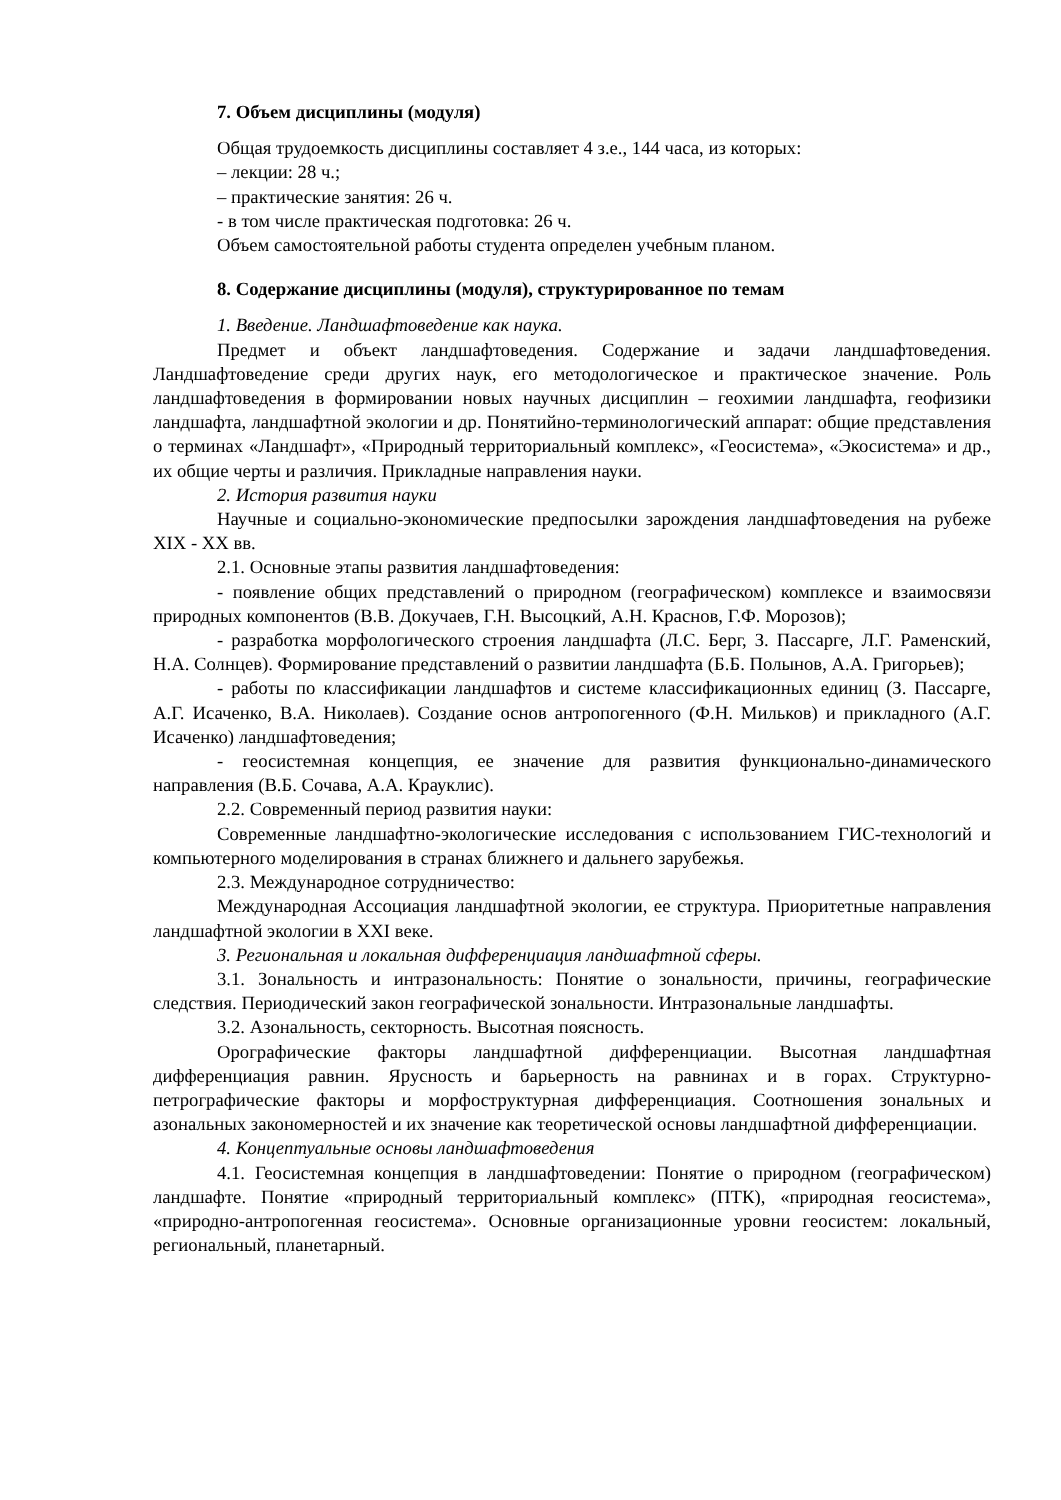7. Объем дисциплины (модуля)
Общая трудоемкость дисциплины составляет 4 з.е., 144 часа, из которых:
– лекции: 28 ч.;
– практические занятия: 26 ч.
- в том числе практическая подготовка: 26 ч.
Объем самостоятельной работы студента определен учебным планом.
8. Содержание дисциплины (модуля), структурированное по темам
1. Введение. Ландшафтоведение как наука.
Предмет и объект ландшафтоведения. Содержание и задачи ландшафтоведения. Ландшафтоведение среди других наук, его методологическое и практическое значение. Роль ландшафтоведения в формировании новых научных дисциплин – геохимии ландшафта, геофизики ландшафта, ландшафтной экологии и др. Понятийно-терминологический аппарат: общие представления о терминах «Ландшафт», «Природный территориальный комплекс», «Геосистема», «Экосистема» и др., их общие черты и различия. Прикладные направления науки.
2. История развития науки
Научные и социально-экономические предпосылки зарождения ландшафтоведения на рубеже XIX - XX вв.
2.1. Основные этапы развития ландшафтоведения:
- появление общих представлений о природном (географическом) комплексе и взаимосвязи природных компонентов (В.В. Докучаев, Г.Н. Высоцкий, А.Н. Краснов, Г.Ф. Морозов);
- разработка морфологического строения ландшафта (Л.С. Берг, З. Пассарге, Л.Г. Раменский, Н.А. Солнцев). Формирование представлений о развитии ландшафта (Б.Б. Полынов, А.А. Григорьев);
- работы по классификации ландшафтов и системе классификационных единиц (З. Пассарге, А.Г. Исаченко, В.А. Николаев). Создание основ антропогенного (Ф.Н. Мильков) и прикладного (А.Г. Исаченко) ландшафтоведения;
- геосистемная концепция, ее значение для развития функционально-динамического направления (В.Б. Сочава, А.А. Крауклис).
2.2. Современный период развития науки:
Современные ландшафтно-экологические исследования с использованием ГИС-технологий и компьютерного моделирования в странах ближнего и дальнего зарубежья.
2.3. Международное сотрудничество:
Международная Ассоциация ландшафтной экологии, ее структура. Приоритетные направления ландшафтной экологии в XXI веке.
3. Региональная и локальная дифференциация ландшафтной сферы.
3.1. Зональность и интразональность: Понятие о зональности, причины, географические следствия. Периодический закон географической зональности. Интразональные ландшафты.
3.2. Азональность, секторность. Высотная поясность.
Орографические факторы ландшафтной дифференциации. Высотная ландшафтная дифференциация равнин. Ярусность и барьерность на равнинах и в горах. Структурно-петрографические факторы и морфоструктурная дифференциация. Соотношения зональных и азональных закономерностей и их значение как теоретической основы ландшафтной дифференциации.
4. Концептуальные основы ландшафтоведения
4.1. Геосистемная концепция в ландшафтоведении: Понятие о природном (географическом) ландшафте. Понятие «природный территориальный комплекс» (ПТК), «природная геосистема», «природно-антропогенная геосистема». Основные организационные уровни геосистем: локальный, региональный, планетарный.